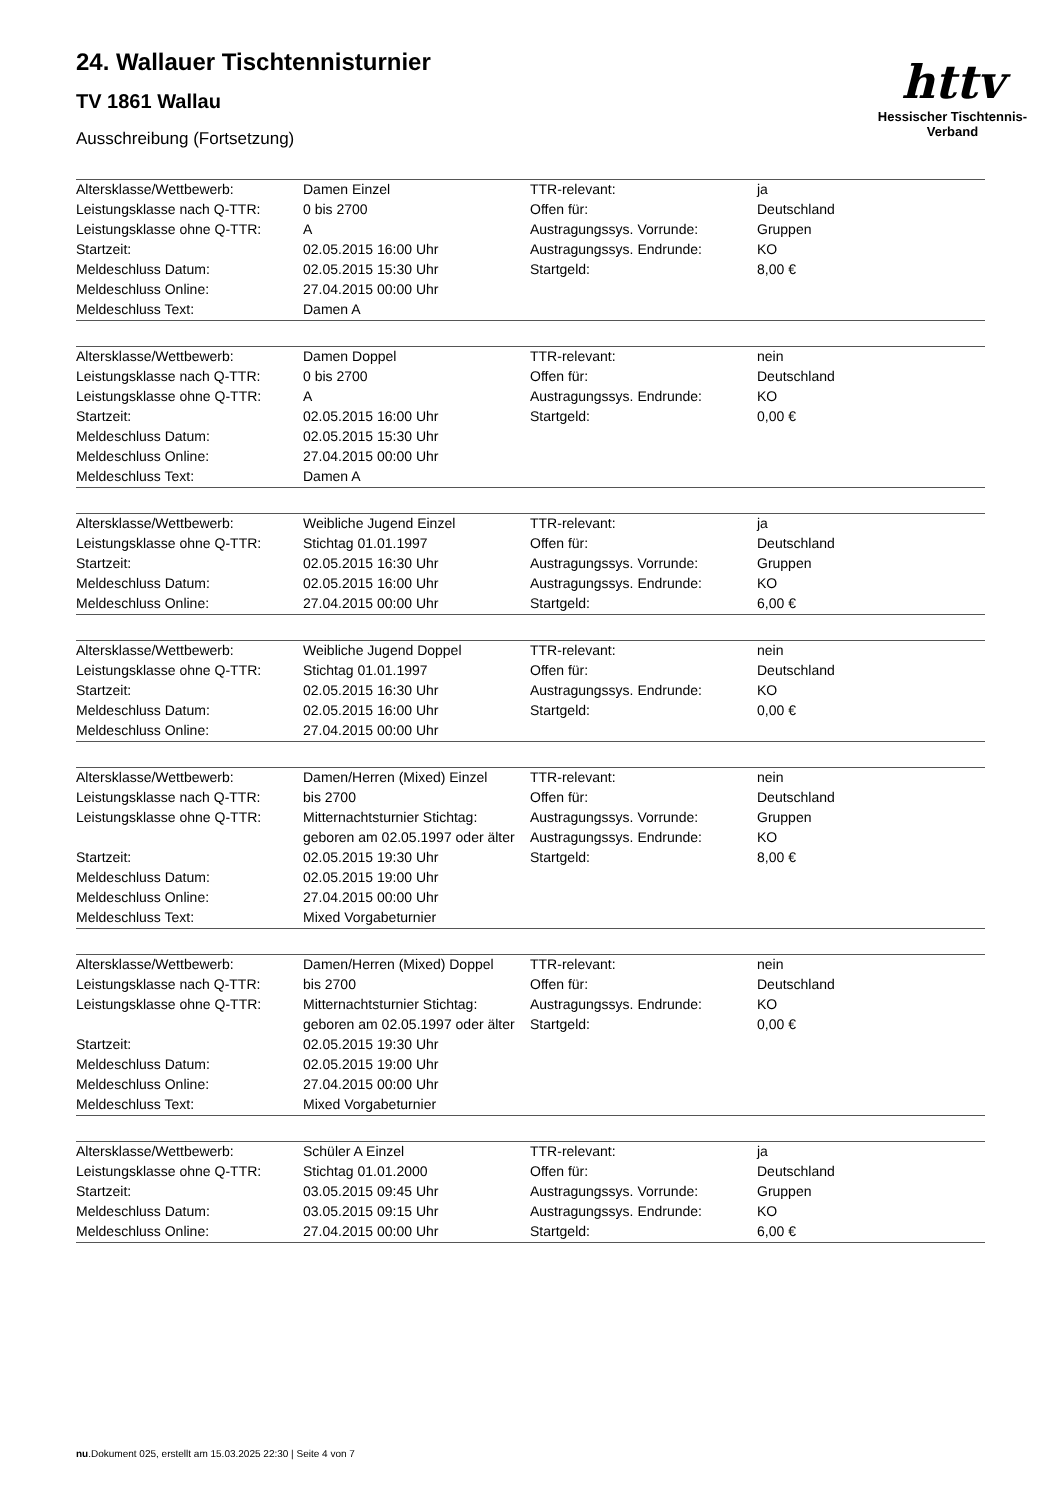24. Wallauer Tischtennisturnier
TV 1861 Wallau
Ausschreibung (Fortsetzung)
httv
Hessischer Tischtennis-Verband
| Altersklasse/Wettbewerb: | Damen Einzel | TTR-relevant: | ja |
| Leistungsklasse nach Q-TTR: | 0 bis 2700 | Offen für: | Deutschland |
| Leistungsklasse ohne Q-TTR: | A | Austragungssys. Vorrunde: | Gruppen |
| Startzeit: | 02.05.2015 16:00 Uhr | Austragungssys. Endrunde: | KO |
| Meldeschluss Datum: | 02.05.2015 15:30 Uhr | Startgeld: | 8,00 € |
| Meldeschluss Online: | 27.04.2015 00:00 Uhr | | |
| Meldeschluss Text: | Damen A | | |
| Altersklasse/Wettbewerb: | Damen Doppel | TTR-relevant: | nein |
| Leistungsklasse nach Q-TTR: | 0 bis 2700 | Offen für: | Deutschland |
| Leistungsklasse ohne Q-TTR: | A | Austragungssys. Endrunde: | KO |
| Startzeit: | 02.05.2015 16:00 Uhr | Startgeld: | 0,00 € |
| Meldeschluss Datum: | 02.05.2015 15:30 Uhr | | |
| Meldeschluss Online: | 27.04.2015 00:00 Uhr | | |
| Meldeschluss Text: | Damen A | | |
| Altersklasse/Wettbewerb: | Weibliche Jugend Einzel | TTR-relevant: | ja |
| Leistungsklasse ohne Q-TTR: | Stichtag 01.01.1997 | Offen für: | Deutschland |
| Startzeit: | 02.05.2015 16:30 Uhr | Austragungssys. Vorrunde: | Gruppen |
| Meldeschluss Datum: | 02.05.2015 16:00 Uhr | Austragungssys. Endrunde: | KO |
| Meldeschluss Online: | 27.04.2015 00:00 Uhr | Startgeld: | 6,00 € |
| Altersklasse/Wettbewerb: | Weibliche Jugend Doppel | TTR-relevant: | nein |
| Leistungsklasse ohne Q-TTR: | Stichtag 01.01.1997 | Offen für: | Deutschland |
| Startzeit: | 02.05.2015 16:30 Uhr | Austragungssys. Endrunde: | KO |
| Meldeschluss Datum: | 02.05.2015 16:00 Uhr | Startgeld: | 0,00 € |
| Meldeschluss Online: | 27.04.2015 00:00 Uhr | | |
| Altersklasse/Wettbewerb: | Damen/Herren (Mixed) Einzel | TTR-relevant: | nein |
| Leistungsklasse nach Q-TTR: | bis 2700 | Offen für: | Deutschland |
| Leistungsklasse ohne Q-TTR: | Mitternachtsturnier Stichtag: | Austragungssys. Vorrunde: | Gruppen |
| | geboren am 02.05.1997 oder älter | Austragungssys. Endrunde: | KO |
| Startzeit: | 02.05.2015 19:30 Uhr | Startgeld: | 8,00 € |
| Meldeschluss Datum: | 02.05.2015 19:00 Uhr | | |
| Meldeschluss Online: | 27.04.2015 00:00 Uhr | | |
| Meldeschluss Text: | Mixed Vorgabeturnier | | |
| Altersklasse/Wettbewerb: | Damen/Herren (Mixed) Doppel | TTR-relevant: | nein |
| Leistungsklasse nach Q-TTR: | bis 2700 | Offen für: | Deutschland |
| Leistungsklasse ohne Q-TTR: | Mitternachtsturnier Stichtag: | Austragungssys. Endrunde: | KO |
| | geboren am 02.05.1997 oder älter | Startgeld: | 0,00 € |
| Startzeit: | 02.05.2015 19:30 Uhr | | |
| Meldeschluss Datum: | 02.05.2015 19:00 Uhr | | |
| Meldeschluss Online: | 27.04.2015 00:00 Uhr | | |
| Meldeschluss Text: | Mixed Vorgabeturnier | | |
| Altersklasse/Wettbewerb: | Schüler A Einzel | TTR-relevant: | ja |
| Leistungsklasse ohne Q-TTR: | Stichtag 01.01.2000 | Offen für: | Deutschland |
| Startzeit: | 03.05.2015 09:45 Uhr | Austragungssys. Vorrunde: | Gruppen |
| Meldeschluss Datum: | 03.05.2015 09:15 Uhr | Austragungssys. Endrunde: | KO |
| Meldeschluss Online: | 27.04.2015 00:00 Uhr | Startgeld: | 6,00 € |
nu.Dokument 025, erstellt am 15.03.2025 22:30 | Seite 4 von 7